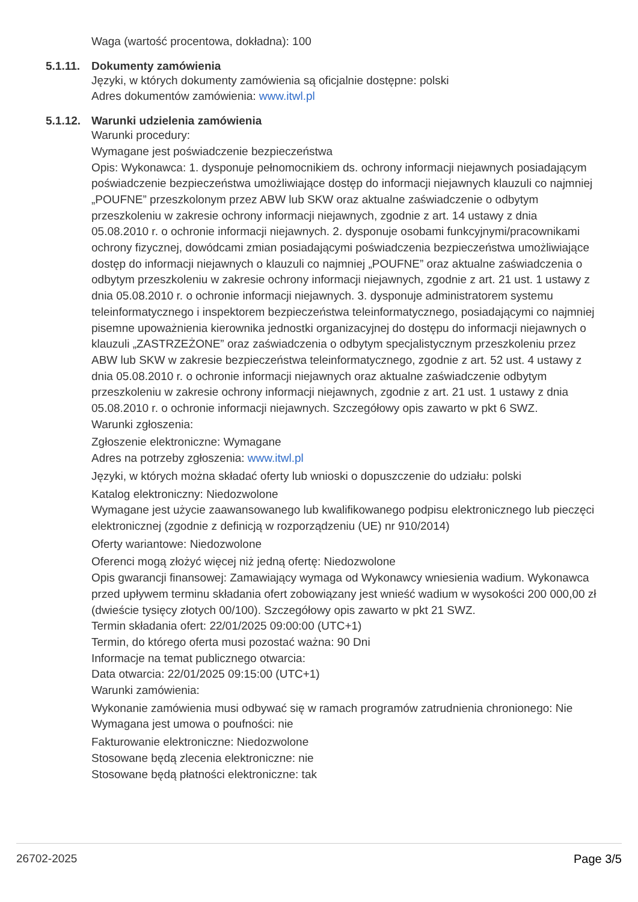Waga (wartość procentowa, dokładna): 100
5.1.11.
Dokumenty zamówienia
Języki, w których dokumenty zamówienia są oficjalnie dostępne: polski
Adres dokumentów zamówienia: www.itwl.pl
5.1.12.
Warunki udzielenia zamówienia
Warunki procedury:
Wymagane jest poświadczenie bezpieczeństwa
Opis: Wykonawca: 1. dysponuje pełnomocnikiem ds. ochrony informacji niejawnych posiadającym poświadczenie bezpieczeństwa umożliwiające dostęp do informacji niejawnych klauzuli co najmniej „POUFNE” przeszkolonym przez ABW lub SKW oraz aktualne zaświadczenie o odbytym przeszkoleniu w zakresie ochrony informacji niejawnych, zgodnie z art. 14 ustawy z dnia 05.08.2010 r. o ochronie informacji niejawnych. 2. dysponuje osobami funkcyjnymi/pracownikami ochrony fizycznej, dowódcami zmian posiadającymi poświadczenia bezpieczeństwa umożliwiające dostęp do informacji niejawnych o klauzuli co najmniej „POUFNE” oraz aktualne zaświadczenia o odbytym przeszkoleniu w zakresie ochrony informacji niejawnych, zgodnie z art. 21 ust. 1 ustawy z dnia 05.08.2010 r. o ochronie informacji niejawnych. 3. dysponuje administratorem systemu teleinformatycznego i inspektorem bezpieczeństwa teleinformatycznego, posiadającymi co najmniej pisemne upoważnienia kierownika jednostki organizacyjnej do dostępu do informacji niejawnych o klauzuli „ZASTRZEŻONE” oraz zaświadczenia o odbytym specjalistycznym przeszkoleniu przez ABW lub SKW w zakresie bezpieczeństwa teleinformatycznego, zgodnie z art. 52 ust. 4 ustawy z dnia 05.08.2010 r. o ochronie informacji niejawnych oraz aktualne zaświadczenie odbytym przeszkoleniu w zakresie ochrony informacji niejawnych, zgodnie z art. 21 ust. 1 ustawy z dnia 05.08.2010 r. o ochronie informacji niejawnych. Szczegółowy opis zawarto w pkt 6 SWZ.
Warunki zgłoszenia:
Zgłoszenie elektroniczne: Wymagane
Adres na potrzeby zgłoszenia: www.itwl.pl
Języki, w których można składać oferty lub wnioski o dopuszczenie do udziału: polski
Katalog elektroniczny: Niedozwolone
Wymagane jest użycie zaawansowanego lub kwalifikowanego podpisu elektronicznego lub pieczęci elektronicznej (zgodnie z definicją w rozporządzeniu (UE) nr 910/2014)
Oferty wariantowe: Niedozwolone
Oferenci mogą złożyć więcej niż jedną ofertę: Niedozwolone
Opis gwarancji finansowej: Zamawiający wymaga od Wykonawcy wniesienia wadium. Wykonawca przed upływem terminu składania ofert zobowiązany jest wnieść wadium w wysokości 200 000,00 zł (dwieście tysięcy złotych 00/100). Szczegółowy opis zawarto w pkt 21 SWZ.
Termin składania ofert: 22/01/2025 09:00:00 (UTC+1)
Termin, do którego oferta musi pozostać ważna: 90 Dni
Informacje na temat publicznego otwarcia:
Data otwarcia: 22/01/2025 09:15:00 (UTC+1)
Warunki zamówienia:
Wykonanie zamówienia musi odbywać się w ramach programów zatrudnienia chronionego: Nie
Wymagana jest umowa o poufności: nie
Fakturowanie elektroniczne: Niedozwolone
Stosowane będą zlecenia elektroniczne: nie
Stosowane będą płatności elektroniczne: tak
26702-2025 Page 3/5